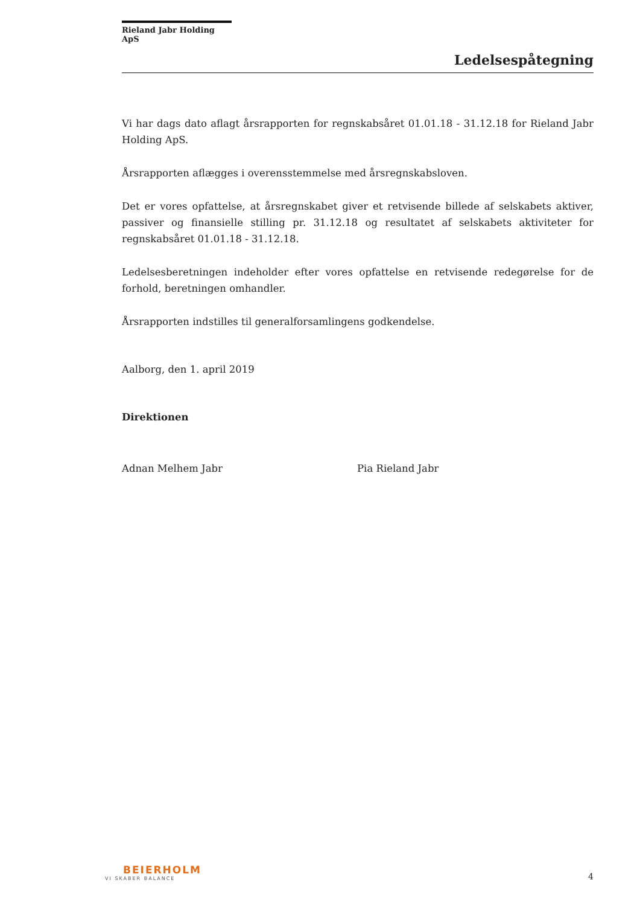Rieland Jabr Holding ApS
Ledelsespåtegning
Vi har dags dato aflagt årsrapporten for regnskabsåret 01.01.18 - 31.12.18 for Rieland Jabr Holding ApS.
Årsrapporten aflægges i overensstemmelse med årsregnskabsloven.
Det er vores opfattelse, at årsregnskabet giver et retvisende billede af selskabets aktiver, passiver og finansielle stilling pr. 31.12.18 og resultatet af selskabets aktiviteter for regnskabsåret 01.01.18 - 31.12.18.
Ledelsesberetningen indeholder efter vores opfattelse en retvisende redegørelse for de forhold, beretningen omhandler.
Årsrapporten indstilles til generalforsamlingens godkendelse.
Aalborg, den 1. april 2019
Direktionen
Adnan Melhem Jabr Pia Rieland Jabr
BEIERHOLM
VI SKABER BALANCE
4